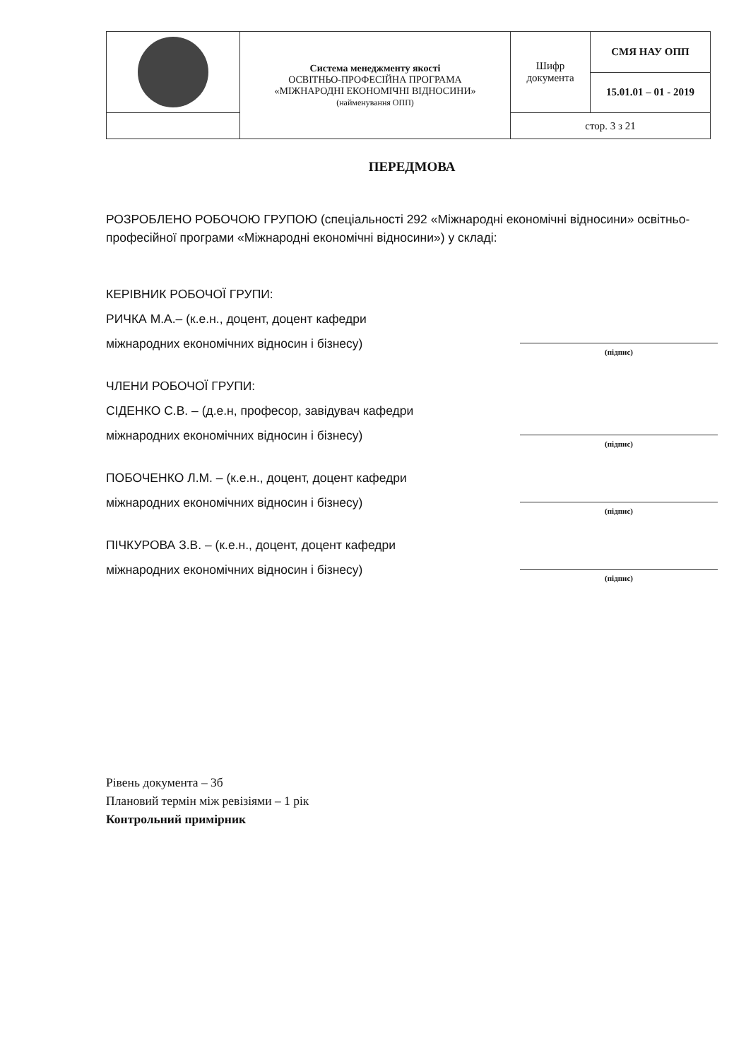| | Система менеджменту якості ОСВІТНЬО-ПРОФЕСІЙНА ПРОГРАМА «МІЖНАРОДНІ ЕКОНОМІЧНІ ВІДНОСИНИ» (найменування ОПП) | Шифр документа | СМЯ НАУ ОПП |
| | | | 15.01.01 – 01 - 2019 |
| | | стор. 3 з 21 | |
ПЕРЕДМОВА
РОЗРОБЛЕНО РОБОЧОЮ ГРУПОЮ (спеціальності 292 «Міжнародні економічні відносини» освітньо-професійної програми «Міжнародні економічні відносини») у складі:
КЕРІВНИК РОБОЧОЇ ГРУПИ:
РИЧКА М.А.– (к.е.н., доцент, доцент кафедри
міжнародних економічних відносин і бізнесу)
(підпис)
ЧЛЕНИ РОБОЧОЇ ГРУПИ:
СІДЕНКО С.В. – (д.е.н, професор, завідувач кафедри
міжнародних економічних відносин і бізнесу)
(підпис)
ПОБОЧЕНКО Л.М. – (к.е.н., доцент, доцент кафедри
міжнародних економічних відносин і бізнесу)
(підпис)
ПІЧКУРОВА З.В. – (к.е.н., доцент, доцент кафедри
міжнародних економічних відносин і бізнесу)
(підпис)
Рівень документа – 3б
Плановий термін між ревізіями – 1 рік
Контрольний примірник